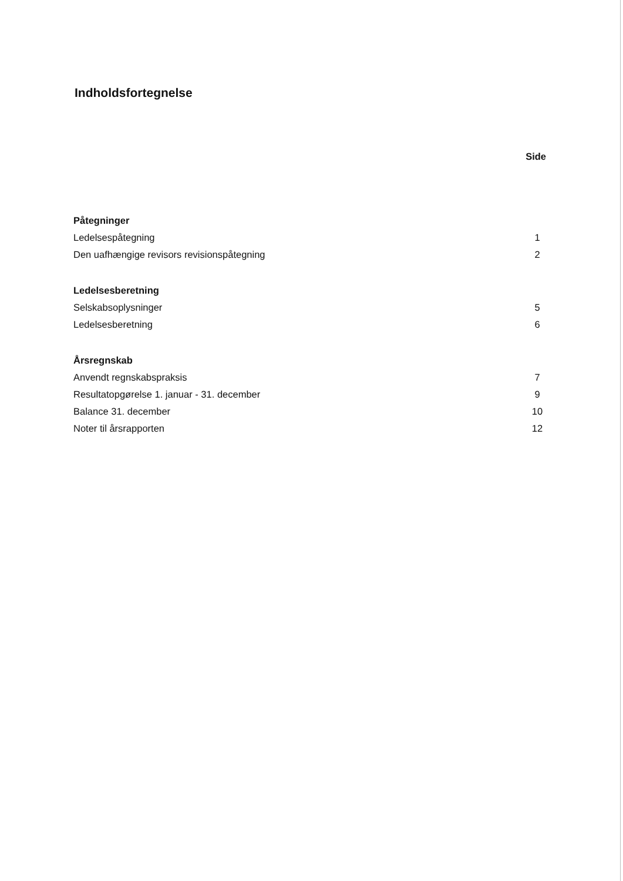Indholdsfortegnelse
Side
Påtegninger
Ledelsespåtegning 1
Den uafhængige revisors revisionspåtegning 2
Ledelsesberetning
Selskabsoplysninger 5
Ledelsesberetning 6
Årsregnskab
Anvendt regnskabspraksis 7
Resultatopgørelse 1. januar - 31. december 9
Balance 31. december 10
Noter til årsrapporten 12